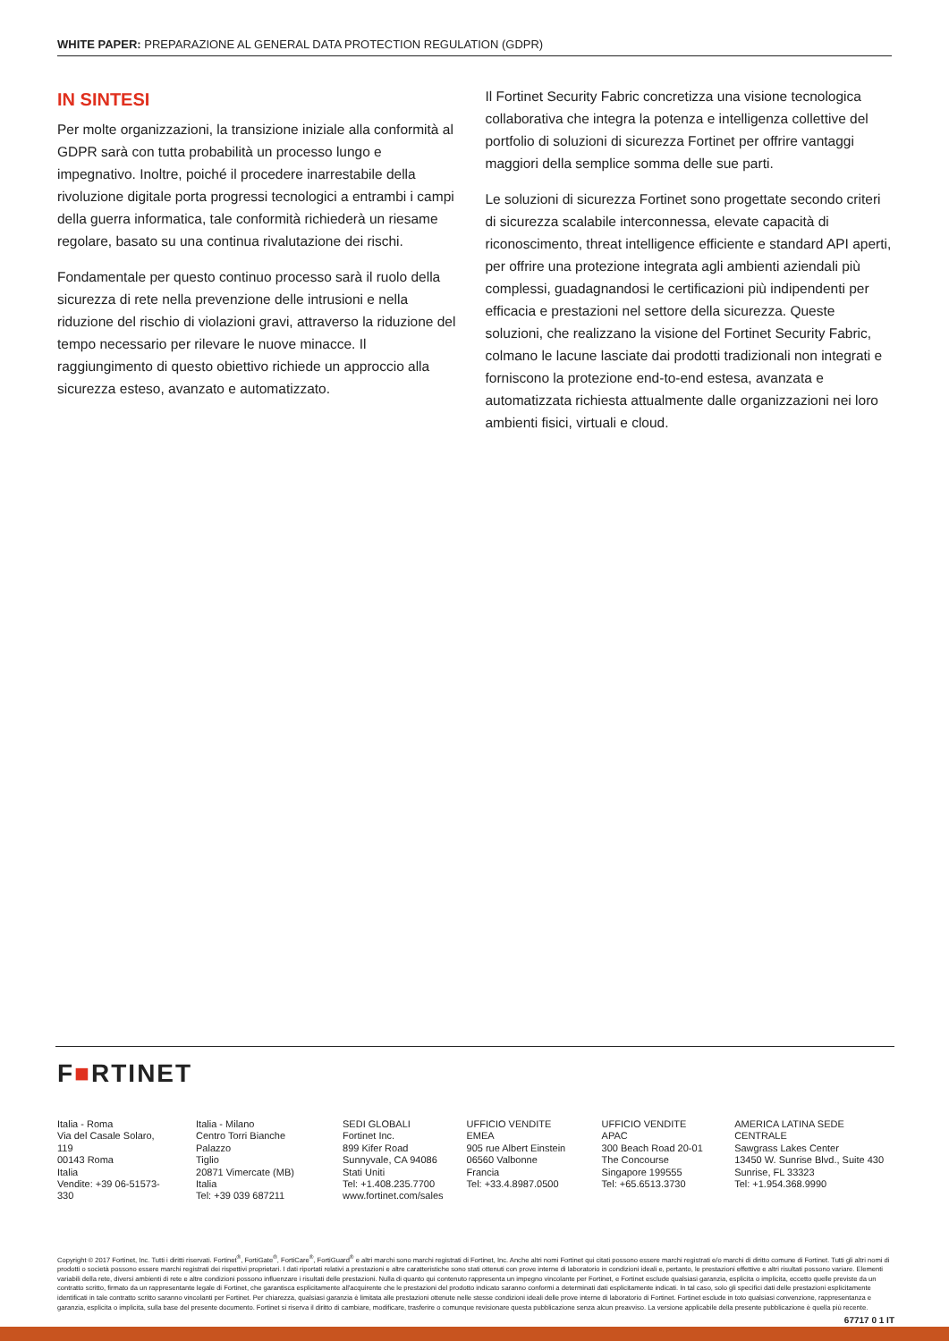WHITE PAPER: PREPARAZIONE AL GENERAL DATA PROTECTION REGULATION (GDPR)
IN SINTESI
Per molte organizzazioni, la transizione iniziale alla conformità al GDPR sarà con tutta probabilità un processo lungo e impegnativo. Inoltre, poiché il procedere inarrestabile della rivoluzione digitale porta progressi tecnologici a entrambi i campi della guerra informatica, tale conformità richiederà un riesame regolare, basato su una continua rivalutazione dei rischi.
Fondamentale per questo continuo processo sarà il ruolo della sicurezza di rete nella prevenzione delle intrusioni e nella riduzione del rischio di violazioni gravi, attraverso la riduzione del tempo necessario per rilevare le nuove minacce. Il raggiungimento di questo obiettivo richiede un approccio alla sicurezza esteso, avanzato e automatizzato.
Il Fortinet Security Fabric concretizza una visione tecnologica collaborativa che integra la potenza e intelligenza collettive del portfolio di soluzioni di sicurezza Fortinet per offrire vantaggi maggiori della semplice somma delle sue parti.
Le soluzioni di sicurezza Fortinet sono progettate secondo criteri di sicurezza scalabile interconnessa, elevate capacità di riconoscimento, threat intelligence efficiente e standard API aperti, per offrire una protezione integrata agli ambienti aziendali più complessi, guadagnandosi le certificazioni più indipendenti per efficacia e prestazioni nel settore della sicurezza. Queste soluzioni, che realizzano la visione del Fortinet Security Fabric, colmano le lacune lasciate dai prodotti tradizionali non integrati e forniscono la protezione end-to-end estesa, avanzata e automatizzata richiesta attualmente dalle organizzazioni nei loro ambienti fisici, virtuali e cloud.
F■RTINET
Italia - Roma
Via del Casale Solaro, 119
00143 Roma
Italia
Vendite: +39 06-51573-330
Italia - Milano
Centro Torri Bianche Palazzo
Tiglio
20871 Vimercate (MB)
Italia
Tel: +39 039 687211
SEDI GLOBALI
Fortinet Inc.
899 Kifer Road
Sunnyvale, CA 94086
Stati Uniti
Tel: +1.408.235.7700
www.fortinet.com/sales
UFFICIO VENDITE EMEA
905 rue Albert Einstein
06560 Valbonne
Francia
Tel: +33.4.8987.0500
UFFICIO VENDITE APAC
300 Beach Road 20-01
The Concourse
Singapore 199555
Tel: +65.6513.3730
AMERICA LATINA SEDE CENTRALE
Sawgrass Lakes Center
13450 W. Sunrise Blvd., Suite 430
Sunrise, FL 33323
Tel: +1.954.368.9990
Copyright © 2017 Fortinet, Inc. Tutti i diritti riservati. Fortinet<sup>®</sup>, FortiGate<sup>®</sup>, FortiCare<sup>®</sup>, FortiGuard<sup>®</sup> e altri marchi sono marchi registrati di Fortinet, Inc. Anche altri nomi Fortinet qui citati possono essere marchi registrati e/o marchi di diritto comune di Fortinet. Tutti gli altri nomi di prodotti o società possono essere marchi registrati dei rispettivi proprietari. I dati riportati relativi a prestazioni e altre caratteristiche sono stati ottenuti con prove interne di laboratorio in condizioni ideali e, pertanto, le prestazioni effettive e altri risultati possono variare. Elementi variabili della rete, diversi ambienti di rete e altre condizioni possono influenzare i risultati delle prestazioni. Nulla di quanto qui contenuto rappresenta un impegno vincolante per Fortinet, e Fortinet esclude qualsiasi garanzia, esplicita o implicita, eccetto quelle previste da un contratto scritto, firmato da un rappresentante legale di Fortinet, che garantisca esplicitamente all'acquirente che le prestazioni del prodotto indicato saranno conformi a determinati dati esplicitamente indicati. In tal caso, solo gli specifici dati delle prestazioni esplicitamente identificati in tale contratto scritto saranno vincolanti per Fortinet. Per chiarezza, qualsiasi garanzia è limitata alle prestazioni ottenute nelle stesse condizioni ideali delle prove interne di laboratorio di Fortinet. Fortinet esclude in toto qualsiasi convenzione, rappresentanza e garanzia, esplicita o implicita, sulla base del presente documento. Fortinet si riserva il diritto di cambiare, modificare, trasferire o comunque revisionare questa pubblicazione senza alcun preavviso. La versione applicabile della presente pubblicazione è quella più recente.
67717 0 1 IT